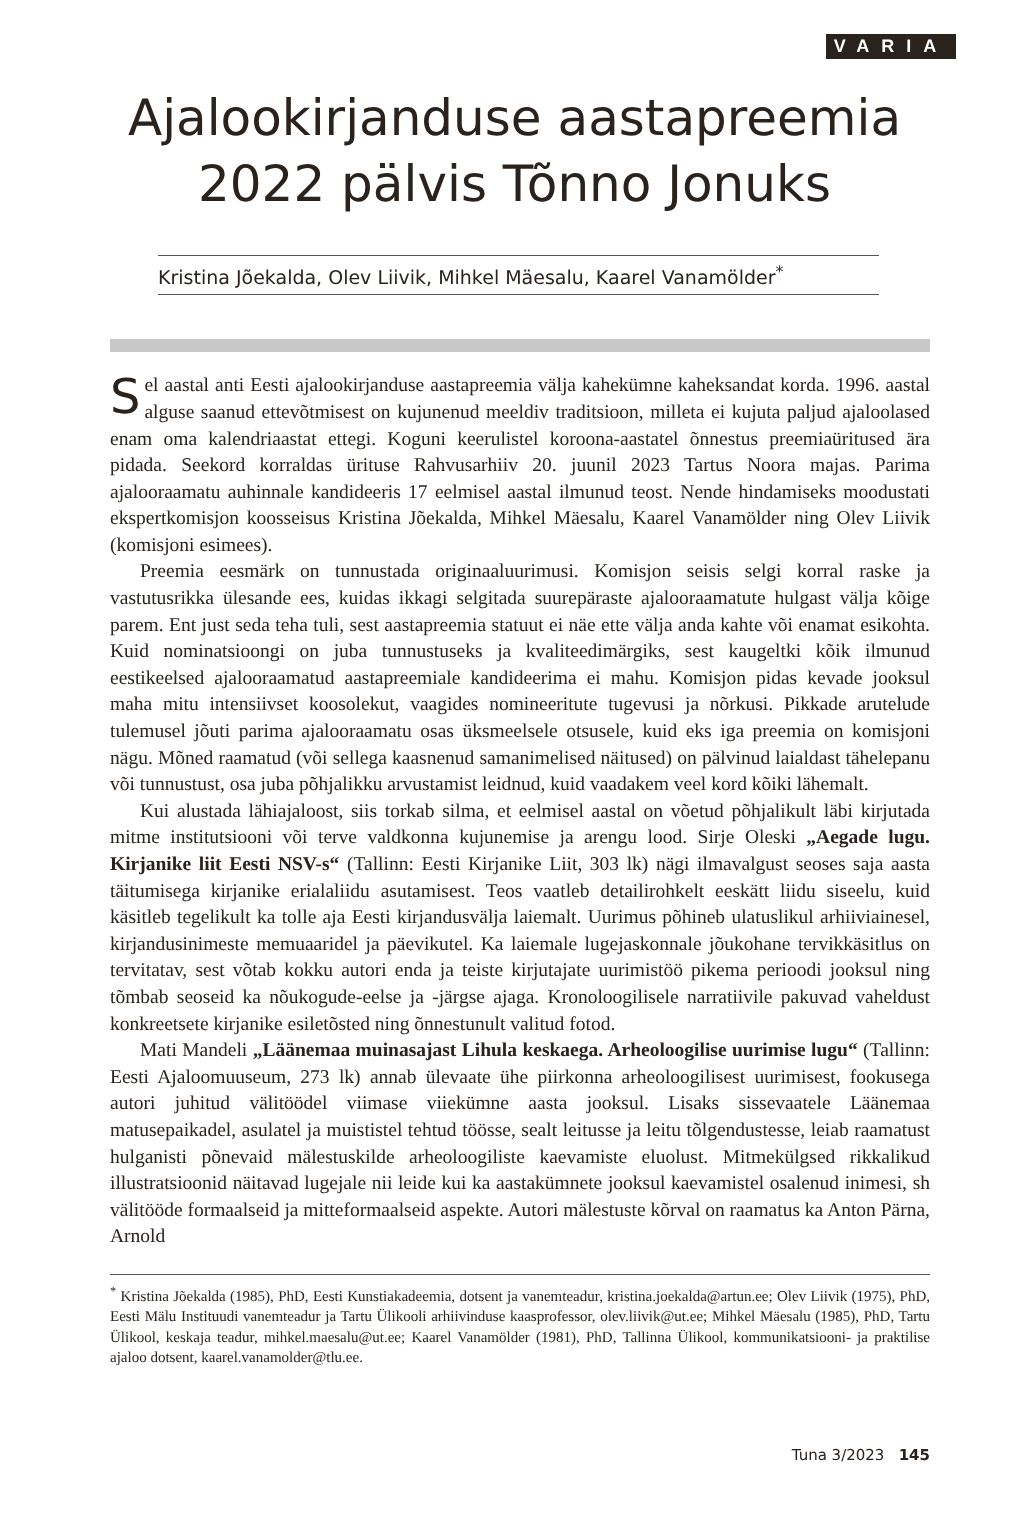VARIA
Ajalookirjanduse aastapreemia 2022 pälvis Tõnno Jonuks
Kristina Jõekalda, Olev Liivik, Mihkel Mäesalu, Kaarel Vanamölder<sup>*</sup>
Sel aastal anti Eesti ajalookirjanduse aastapreemia välja kahekümne kaheksandat korda. 1996. aastal alguse saanud ettevõtmisest on kujunenud meeldiv traditsioon, milleta ei kujuta paljud ajaloolased enam oma kalendriaastat ettegi. Koguni keerulistel koroona-aastatel õnnestus preemiaüritused ära pidada. Seekord korraldas ürituse Rahvusarhiiv 20. juunil 2023 Tartus Noora majas. Parima ajalooraamatu auhinnale kandideeris 17 eelmisel aastal ilmunud teost. Nende hindamiseks moodustati ekspertkomisjon koosseisus Kristina Jõekalda, Mihkel Mäesalu, Kaarel Vanamölder ning Olev Liivik (komisjoni esimees).
Preemia eesmärk on tunnustada originaaluurimusi. Komisjon seisis selgi korral raske ja vastutusrikka ülesande ees, kuidas ikkagi selgitada suurepäraste ajalooraamatute hulgast välja kõige parem. Ent just seda teha tuli, sest aastapreemia statuut ei näe ette välja anda kahte või enamat esikohta. Kuid nominatsioongi on juba tunnustuseks ja kvaliteedimärgiks, sest kaugeltki kõik ilmunud eestikeelsed ajalooraamatud aastapreemiale kandideerima ei mahu. Komisjon pidas kevade jooksul maha mitu intensiivset koosolekut, vaagides nomineeritute tugevusi ja nõrkusi. Pikkade arutelude tulemusel jõuti parima ajalooraamatu osas üksmeelsele otsusele, kuid eks iga preemia on komisjoni nägu. Mõned raamatud (või sellega kaasnenud samanimelised näitused) on pälvinud laialdast tähelepanu või tunnustust, osa juba põhjalikku arvustamist leidnud, kuid vaadakem veel kord kõiki lähemalt.
Kui alustada lähiajaloost, siis torkab silma, et eelmisel aastal on võetud põhjalikult läbi kirjutada mitme institutsiooni või terve valdkonna kujunemise ja arengu lood. Sirje Oleski „Aegade lugu. Kirjanike liit Eesti NSV-s“ (Tallinn: Eesti Kirjanike Liit, 303 lk) nägi ilmavalgust seoses saja aasta täitumisega kirjanike erialaliidu asutamisest. Teos vaatleb detailirohkelt eeskätt liidu siseelu, kuid käsitleb tegelikult ka tolle aja Eesti kirjandusvälja laiemalt. Uurimus põhineb ulatuslikul arhiiviainesel, kirjandusinimeste memuaaridel ja päevikutel. Ka laiemale lugejaskonnale jõukohane tervikkäsitlus on tervitatav, sest võtab kokku autori enda ja teiste kirjutajate uurimistöö pikema perioodi jooksul ning tõmbab seoseid ka nõukogude-eelse ja -järgse ajaga. Kronoloogilisele narratiivile pakuvad vaheldust konkreetsete kirjanike esiletõsted ning õnnestunult valitud fotod.
Mati Mandeli „Läänemaa muinasajast Lihula keskaega. Arheoloogilise uurimise lugu“ (Tallinn: Eesti Ajaloomuuseum, 273 lk) annab ülevaate ühe piirkonna arheoloogilisest uurimisest, fookusega autori juhitud välitöödel viimase viiekümne aasta jooksul. Lisaks sissevaatele Läänemaa matusepaikadel, asulatel ja muististel tehtud töösse, sealt leitusse ja leitu tõlgendustesse, leiab raamatust hulganisti põnevaid mälestuskilde arheoloogiliste kaevamiste eluolust. Mitmekülgsed rikkalikud illustratsioonid näitavad lugejale nii leide kui ka aastakümnete jooksul kaevamistel osalenud inimesi, sh välitööde formaalseid ja mitteformaalseid aspekte. Autori mälestuste kõrval on raamatus ka Anton Pärna, Arnold
<sup>*</sup> Kristina Jõekalda (1985), PhD, Eesti Kunstiakadeemia, dotsent ja vanemteadur, kristina.joekalda@artun.ee; Olev Liivik (1975), PhD, Eesti Mälu Instituudi vanemteadur ja Tartu Ülikooli arhiivinduse kaasprofessor, olev.liivik@ut.ee; Mihkel Mäesalu (1985), PhD, Tartu Ülikool, keskaja teadur, mihkel.maesalu@ut.ee; Kaarel Vanamölder (1981), PhD, Tallinna Ülikool, kommunikatsiooni- ja praktilise ajaloo dotsent, kaarel.vanamolder@tlu.ee.
Tuna 3/2023 145